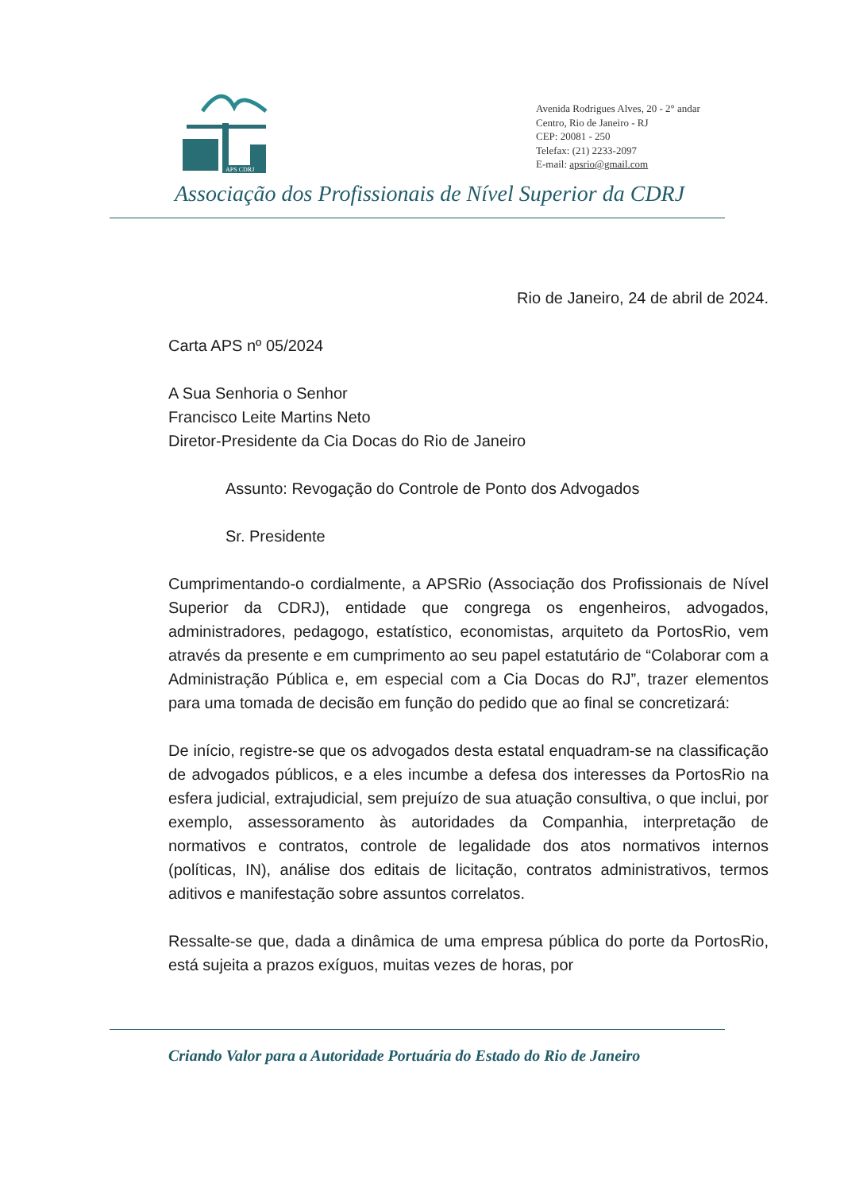APS CDRJ
Avenida Rodrigues Alves, 20 - 2° andar
Centro, Rio de Janeiro - RJ
CEP: 20081 - 250
Telefax: (21) 2233-2097
E-mail: apsrio@gmail.com
Associação dos Profissionais de Nível Superior da CDRJ
Rio de Janeiro, 24 de abril de 2024.
Carta APS nº 05/2024
A Sua Senhoria o Senhor
Francisco Leite Martins Neto
Diretor-Presidente da Cia Docas do Rio de Janeiro
Assunto: Revogação do Controle de Ponto dos Advogados
Sr. Presidente
Cumprimentando-o cordialmente, a APSRio (Associação dos Profissionais de Nível Superior da CDRJ), entidade que congrega os engenheiros, advogados, administradores, pedagogo, estatístico, economistas, arquiteto da PortosRio, vem através da presente e em cumprimento ao seu papel estatutário de “Colaborar com a Administração Pública e, em especial com a Cia Docas do RJ”, trazer elementos para uma tomada de decisão em função do pedido que ao final se concretizará:
De início, registre-se que os advogados desta estatal enquadram-se na classificação de advogados públicos, e a eles incumbe a defesa dos interesses da PortosRio na esfera judicial, extrajudicial, sem prejuízo de sua atuação consultiva, o que inclui, por exemplo, assessoramento às autoridades da Companhia, interpretação de normativos e contratos, controle de legalidade dos atos normativos internos (políticas, IN), análise dos editais de licitação, contratos administrativos, termos aditivos e manifestação sobre assuntos correlatos.
Ressalte-se que, dada a dinâmica de uma empresa pública do porte da PortosRio, está sujeita a prazos exíguos, muitas vezes de horas, por
Criando Valor para a Autoridade Portuária do Estado do Rio de Janeiro